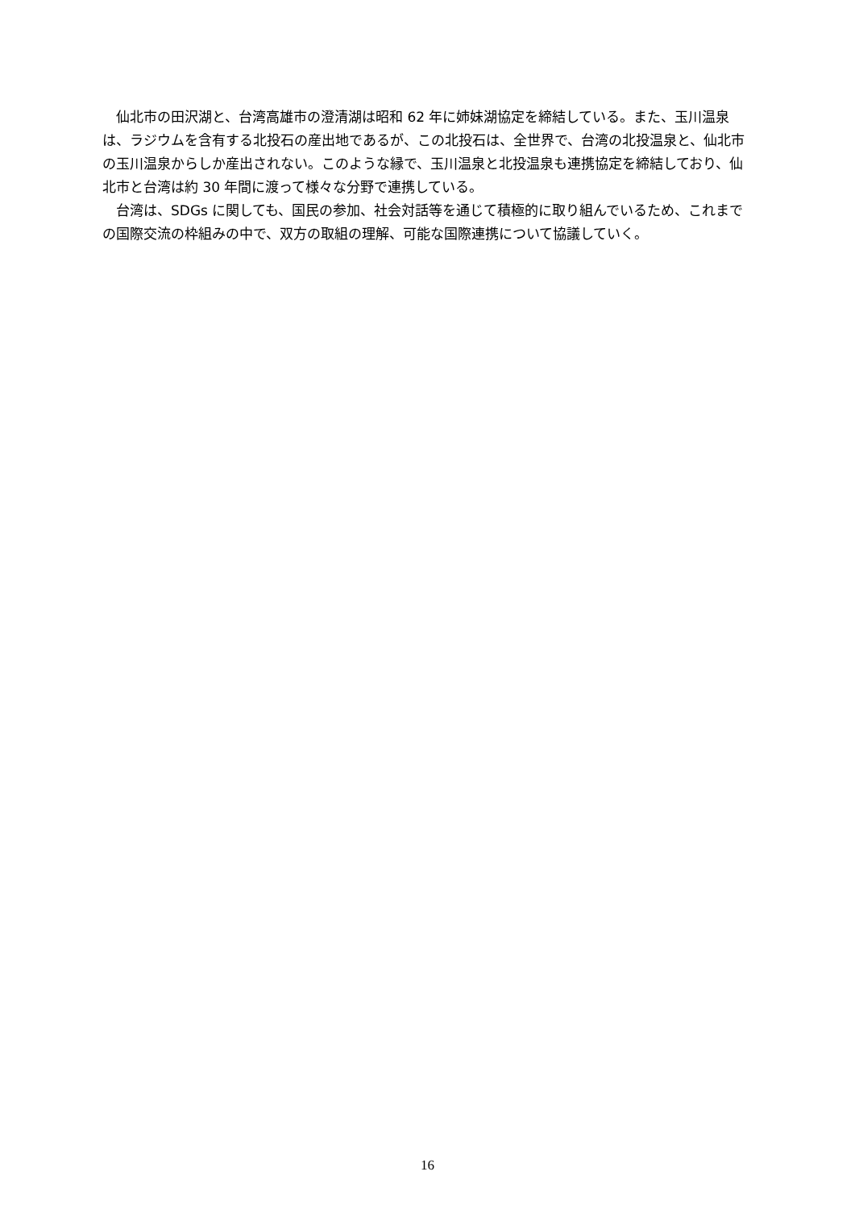仙北市の田沢湖と、台湾高雄市の澄清湖は昭和 62 年に姉妹湖協定を締結している。また、玉川温泉は、ラジウムを含有する北投石の産出地であるが、この北投石は、全世界で、台湾の北投温泉と、仙北市の玉川温泉からしか産出されない。このような縁で、玉川温泉と北投温泉も連携協定を締結しており、仙北市と台湾は約 30 年間に渡って様々な分野で連携している。
　台湾は、SDGs に関しても、国民の参加、社会対話等を通じて積極的に取り組んでいるため、これまでの国際交流の枠組みの中で、双方の取組の理解、可能な国際連携について協議していく。
16